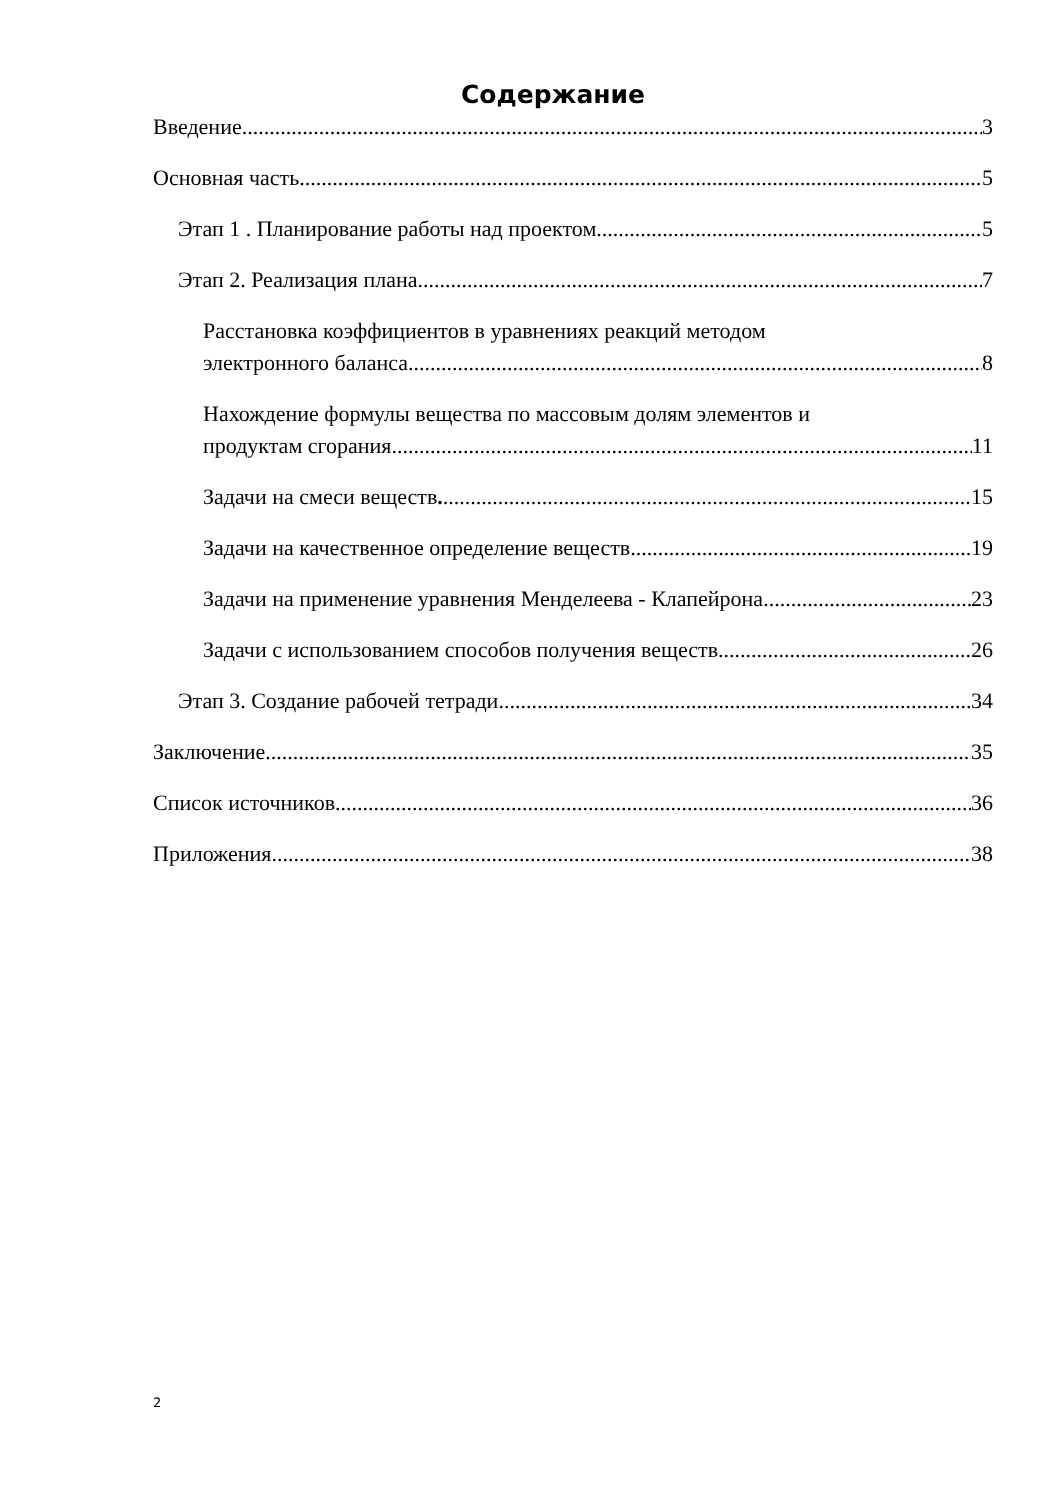Содержание
Введение 3
Основная часть 5
Этап 1 . Планирование работы над проектом. 5
Этап 2. Реализация плана. 7
Расстановка коэффициентов в уравнениях реакций методом
электронного баланса 8
Нахождение формулы вещества по массовым долям элементов и
продуктам сгорания. 11
Задачи на смеси веществ. 15
Задачи на качественное определение веществ 19
Задачи на применение уравнения Менделеева - Клапейрона 23
Задачи с использованием способов получения веществ 26
Этап 3. Создание рабочей тетради. 34
Заключение 35
Список источников 36
Приложения 38
2